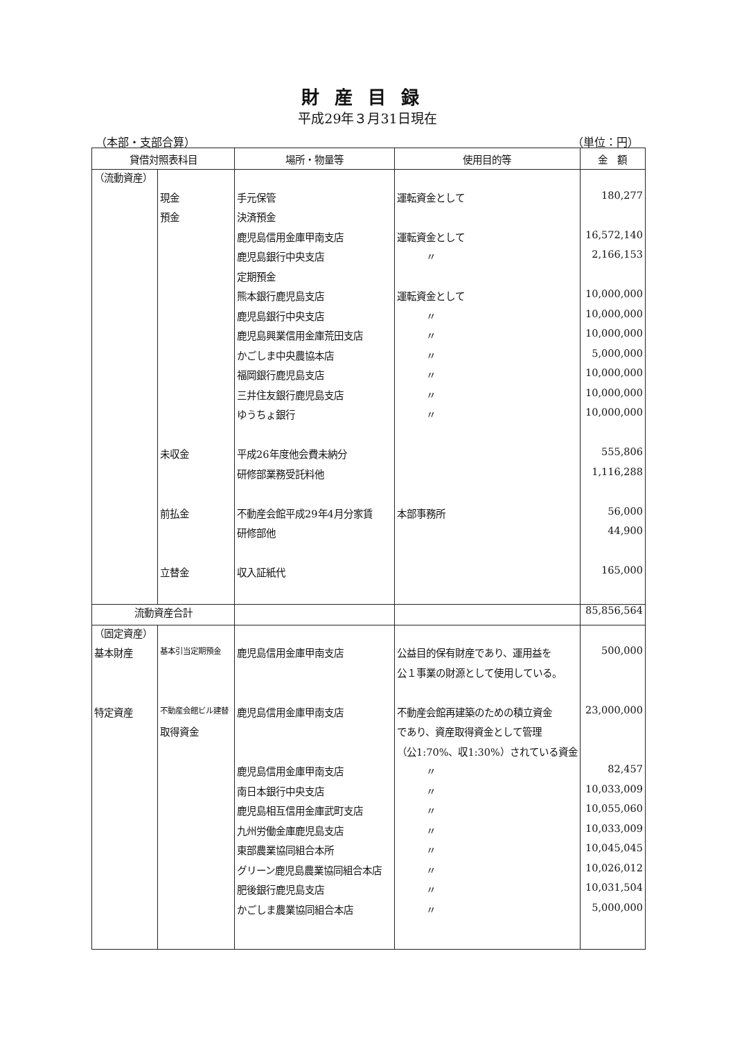財産目録
平成29年３月31日現在
（本部・支部合算） （単位：円）
| 貸借対照表科目 | | 場所・物量等 | 使用目的等 | 金 額 |
| --- | --- | --- | --- | --- |
| （流動資産） | | | | |
| | 現金 | 手元保管 | 運転資金として | 180,277 |
| | 預金 | 決済預金 | | |
| | | 鹿児島信用金庫甲南支店 | 運転資金として | 16,572,140 |
| | | 鹿児島銀行中央支店 | 〃 | 2,166,153 |
| | | 定期預金 | | |
| | | 熊本銀行鹿児島支店 | 運転資金として | 10,000,000 |
| | | 鹿児島銀行中央支店 | 〃 | 10,000,000 |
| | | 鹿児島興業信用金庫荒田支店 | 〃 | 10,000,000 |
| | | かごしま中央農協本店 | 〃 | 5,000,000 |
| | | 福岡銀行鹿児島支店 | 〃 | 10,000,000 |
| | | 三井住友銀行鹿児島支店 | 〃 | 10,000,000 |
| | | ゆうちょ銀行 | 〃 | 10,000,000 |
| | 未収金 | 平成26年度他会費未納分 | | 555,806 |
| | | 研修部業務受託料他 | | 1,116,288 |
| | 前払金 | 不動産会館平成29年4月分家賃 | 本部事務所 | 56,000 |
| | | 研修部他 | | 44,900 |
| | 立替金 | 収入証紙代 | | 165,000 |
| 流動資産合計 | | | | 85,856,564 |
| （固定資産） | | | | |
| 基本財産 | 基本引当定期預金 | 鹿児島信用金庫甲南支店 | 公益目的保有財産であり、運用益を | 500,000 |
| | | | 公１事業の財源として使用している。 | |
| 特定資産 | 不動産会館ビル建替 | 鹿児島信用金庫甲南支店 | 不動産会館再建築のための積立資金 | 23,000,000 |
| | 取得資金 | | であり、資産取得資金として管理 | |
| | | | （公1:70%、収1:30%）されている資金 | |
| | | 鹿児島信用金庫甲南支店 | 〃 | 82,457 |
| | | 南日本銀行中央支店 | 〃 | 10,033,009 |
| | | 鹿児島相互信用金庫武町支店 | 〃 | 10,055,060 |
| | | 九州労働金庫鹿児島支店 | 〃 | 10,033,009 |
| | | 東部農業協同組合本所 | 〃 | 10,045,045 |
| | | グリーン鹿児島農業協同組合本店 | 〃 | 10,026,012 |
| | | 肥後銀行鹿児島支店 | 〃 | 10,031,504 |
| | | かごしま農業協同組合本店 | 〃 | 5,000,000 |